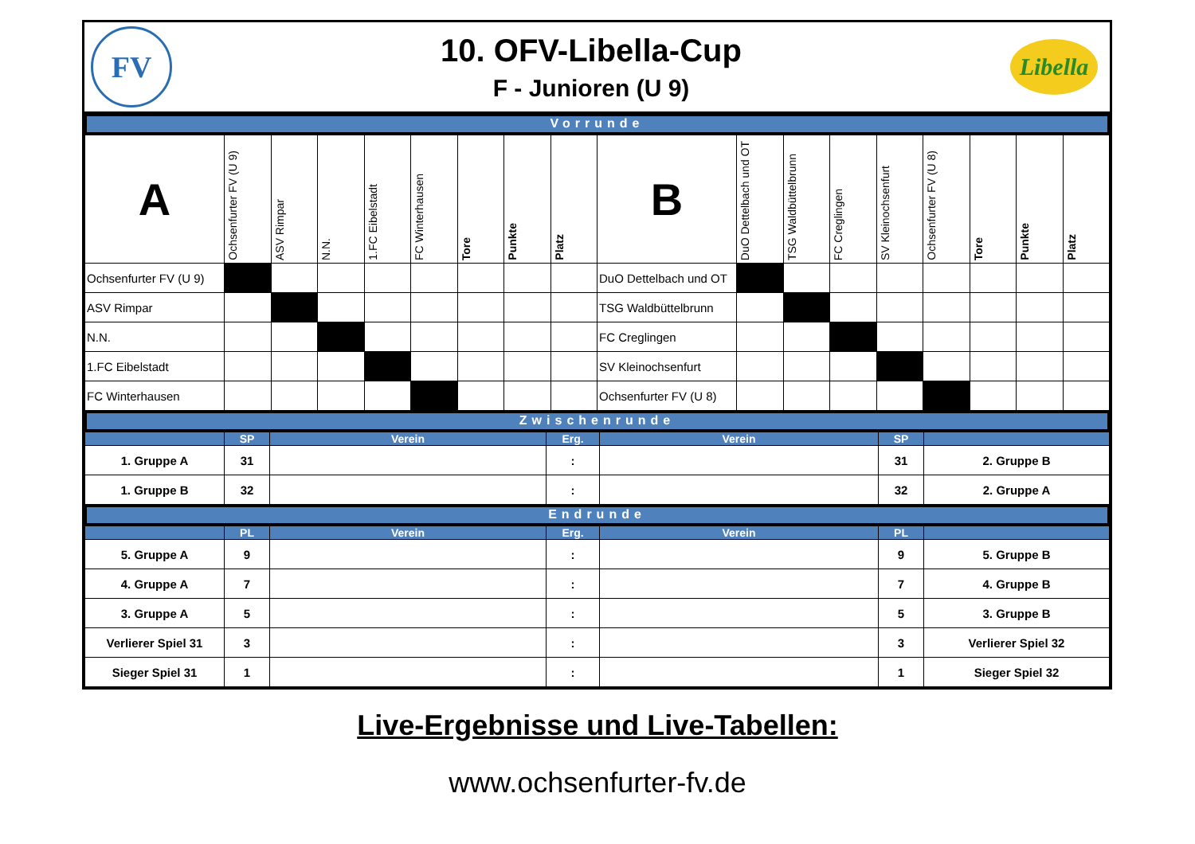FV
10. OFV-Libella-Cup
F - Junioren (U 9)
Libella
Vorrunde
| A | Ochsenfurter FV (U 9) | ASV Rimpar | N.N. | 1.FC Eibelstadt | FC Winterhausen | Tore | Punkte | Platz | B | DuO Dettelbach und OT | TSG Waldbüttelbrunn | FC Creglingen | SV Kleinochsenfurt | Ochsenfurter FV (U 8) | Tore | Punkte | Platz |
| Ochsenfurter FV (U 9) | | | | | | | | | DuO Dettelbach und OT | | | | | | | | |
| ASV Rimpar | | | | | | | | | TSG Waldbüttelbrunn | | | | | | | | |
| N.N. | | | | | | | | | FC Creglingen | | | | | | | | |
| 1.FC Eibelstadt | | | | | | | | | SV Kleinochsenfurt | | | | | | | | |
| FC Winterhausen | | | | | | | | | Ochsenfurter FV (U 8) | | | | | | | | |
Zwischenrunde
| | SP | Verein | Erg. | Verein | SP | |
| --- | --- | --- | --- | --- | --- | --- |
| 1. Gruppe A | 31 | | : | | 31 | 2. Gruppe B |
| 1. Gruppe B | 32 | | : | | 32 | 2. Gruppe A |
Endrunde
| | PL | Verein | Erg. | Verein | PL | |
| --- | --- | --- | --- | --- | --- | --- |
| 5. Gruppe A | 9 | | : | | 9 | 5. Gruppe B |
| 4. Gruppe A | 7 | | : | | 7 | 4. Gruppe B |
| 3. Gruppe A | 5 | | : | | 5 | 3. Gruppe B |
| Verlierer Spiel 31 | 3 | | : | | 3 | Verlierer Spiel 32 |
| Sieger Spiel 31 | 1 | | : | | 1 | Sieger Spiel 32 |
Live-Ergebnisse und Live-Tabellen:
www.ochsenfurter-fv.de